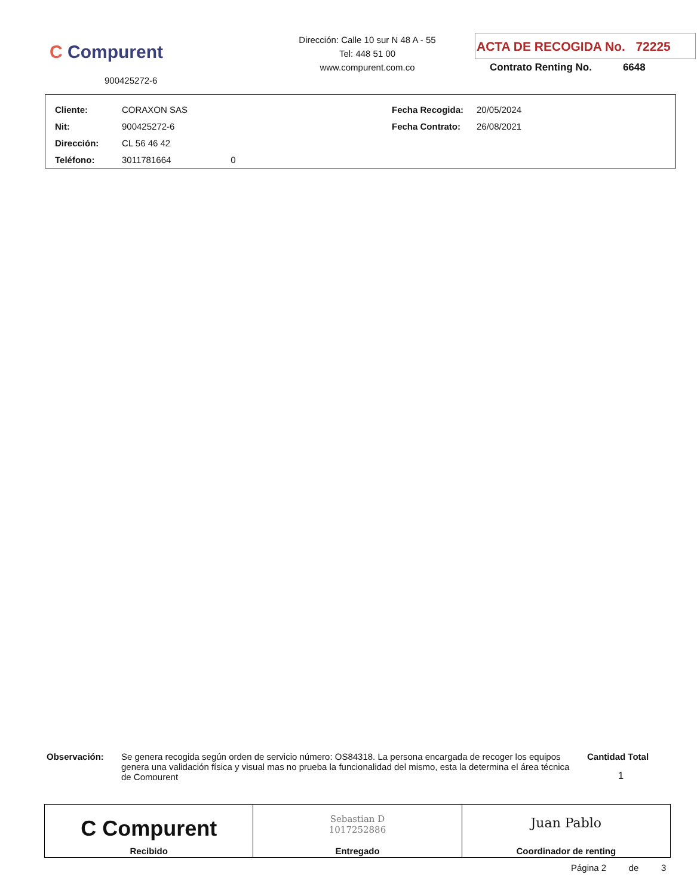C Compurent
900425272-6
Dirección: Calle 10 sur N 48 A - 55
Tel: 448 51 00
www.compurent.com.co
ACTA DE RECOGIDA No. 72225
Contrato Renting No. 6648
| Cliente: | CORAXON SAS | Fecha Recogida: | 20/05/2024 |
| Nit: | 900425272-6 | Fecha Contrato: | 26/08/2021 |
| Dirección: | CL 56 46 42 | | |
| Teléfono: | 3011781664 0 | | |
Observación:
Se genera recogida según orden de servicio número: OS84318. La persona encargada de recoger los equipos genera una validación física y visual mas no prueba la funcionalidad del mismo, esta la determina el área técnica de Compurent
Cantidad Total
1
C Compurent
Recibido
Sebastian D
1017252886
Entregado
Juan Pablo
Coordinador de renting
Página 2 de 3